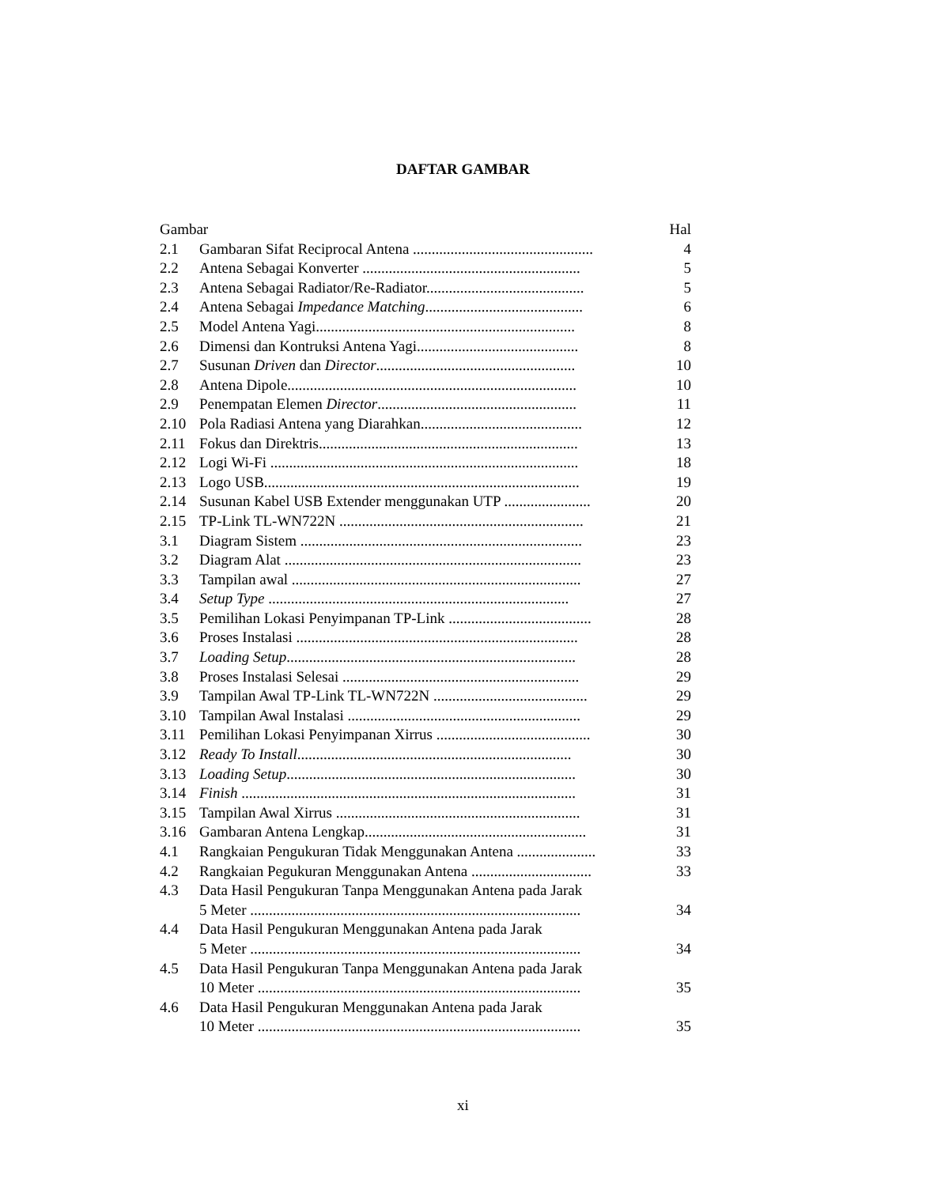DAFTAR GAMBAR
| Gambar | | Hal |
| 2.1 | Gambaran Sifat Reciprocal Antena ................................................ | 4 |
| 2.2 | Antena Sebagai Konverter .......................................................... | 5 |
| 2.3 | Antena Sebagai Radiator/Re-Radiator.......................................... | 5 |
| 2.4 | Antena Sebagai Impedance Matching .......................................... | 6 |
| 2.5 | Model Antena Yagi..................................................................... | 8 |
| 2.6 | Dimensi dan Kontruksi Antena Yagi........................................... | 8 |
| 2.7 | Susunan Driven dan Director ..................................................... | 10 |
| 2.8 | Antena Dipole............................................................................. | 10 |
| 2.9 | Penempatan Elemen Director ..................................................... | 11 |
| 2.10 | Pola Radiasi Antena yang Diarahkan........................................... | 12 |
| 2.11 | Fokus dan Direktris..................................................................... | 13 |
| 2.12 | Logi Wi-Fi .................................................................................. | 18 |
| 2.13 | Logo USB.................................................................................... | 19 |
| 2.14 | Susunan Kabel USB Extender menggunakan UTP ....................... | 20 |
| 2.15 | TP-Link TL-WN722N ................................................................. | 21 |
| 3.1 | Diagram Sistem ........................................................................... | 23 |
| 3.2 | Diagram Alat ............................................................................... | 23 |
| 3.3 | Tampilan awal ............................................................................. | 27 |
| 3.4 | Setup Type ................................................................................ | 27 |
| 3.5 | Pemilihan Lokasi Penyimpanan TP-Link ...................................... | 28 |
| 3.6 | Proses Instalasi ........................................................................... | 28 |
| 3.7 | Loading Setup ............................................................................. | 28 |
| 3.8 | Proses Instalasi Selesai ............................................................... | 29 |
| 3.9 | Tampilan Awal TP-Link TL-WN722N ......................................... | 29 |
| 3.10 | Tampilan Awal Instalasi .............................................................. | 29 |
| 3.11 | Pemilihan Lokasi Penyimpanan Xirrus ......................................... | 30 |
| 3.12 | Ready To Install ......................................................................... | 30 |
| 3.13 | Loading Setup ............................................................................. | 30 |
| 3.14 | Finish ......................................................................................... | 31 |
| 3.15 | Tampilan Awal Xirrus ................................................................. | 31 |
| 3.16 | Gambaran Antena Lengkap........................................................... | 31 |
| 4.1 | Rangkaian Pengukuran Tidak Menggunakan Antena ..................... | 33 |
| 4.2 | Rangkaian Pegukuran Menggunakan Antena ................................ | 33 |
| 4.3 | Data Hasil Pengukuran Tanpa Menggunakan Antena pada Jarak | |
| | 5 Meter ........................................................................................ | 34 |
| 4.4 | Data Hasil Pengukuran Menggunakan Antena pada Jarak | |
| | 5 Meter ........................................................................................ | 34 |
| 4.5 | Data Hasil Pengukuran Tanpa Menggunakan Antena pada Jarak | |
| | 10 Meter ...................................................................................... | 35 |
| 4.6 | Data Hasil Pengukuran Menggunakan Antena pada Jarak | |
| | 10 Meter ...................................................................................... | 35 |
xi